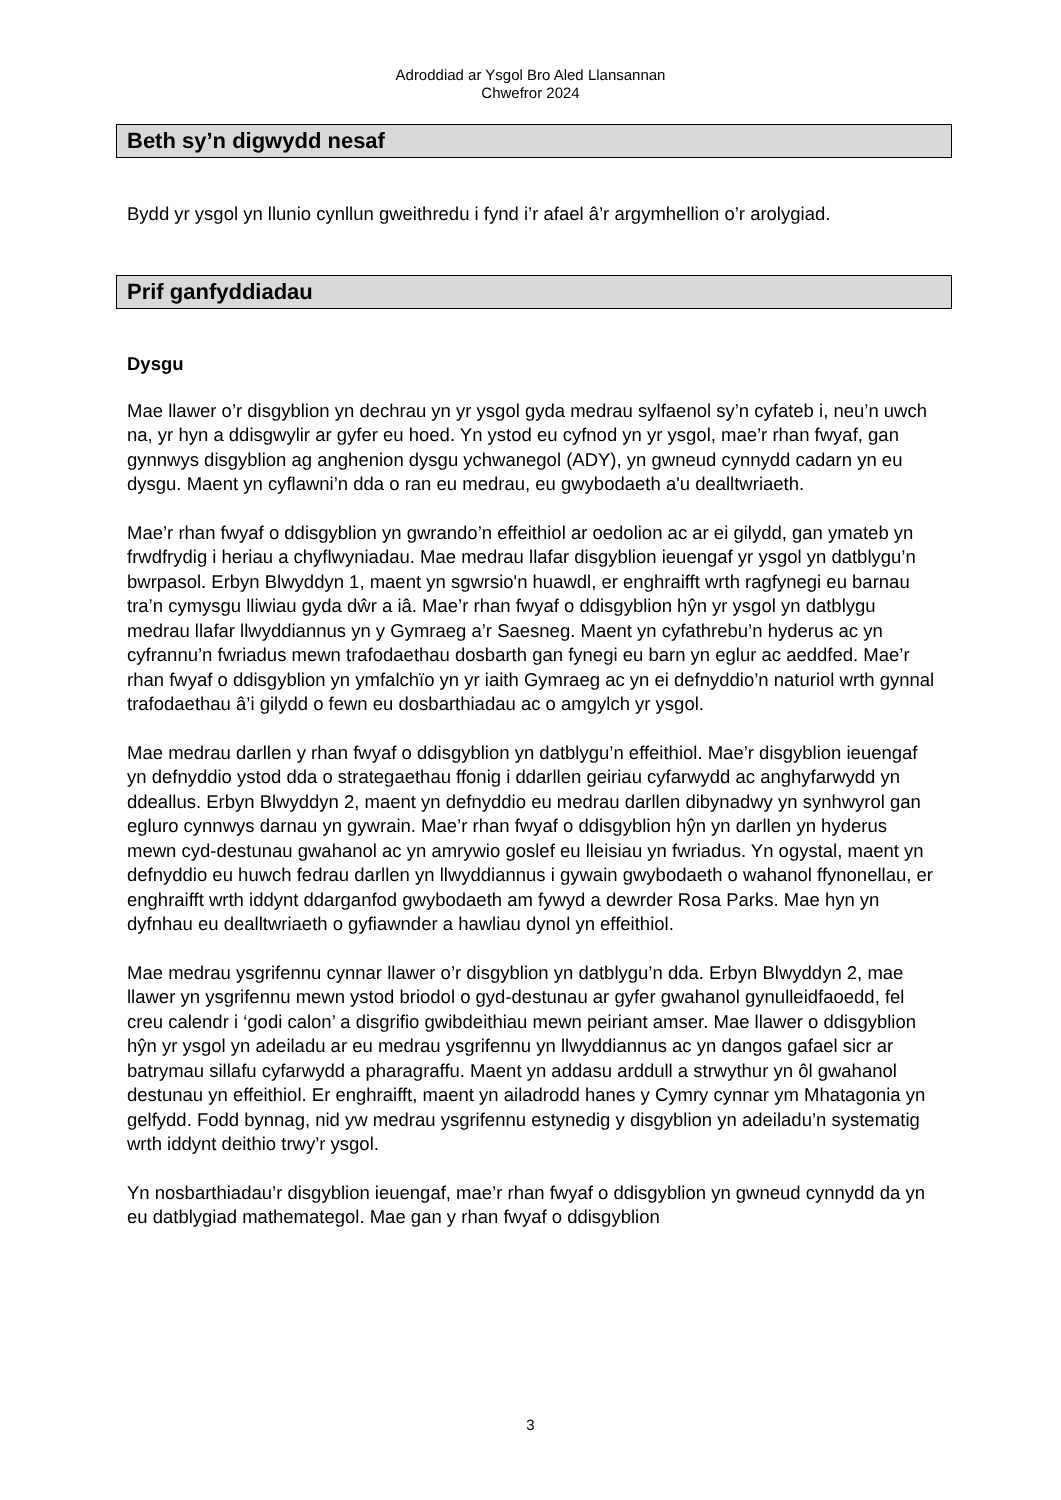Adroddiad ar Ysgol Bro Aled Llansannan
Chwefror 2024
Beth sy’n digwydd nesaf
Bydd yr ysgol yn llunio cynllun gweithredu i fynd i’r afael â’r argymhellion o’r arolygiad.
Prif ganfyddiadau
Dysgu
Mae llawer o’r disgyblion yn dechrau yn yr ysgol gyda medrau sylfaenol sy’n cyfateb i, neu’n uwch na, yr hyn a ddisgwylir ar gyfer eu hoed. Yn ystod eu cyfnod yn yr ysgol, mae’r rhan fwyaf, gan gynnwys disgyblion ag anghenion dysgu ychwanegol (ADY), yn gwneud cynnydd cadarn yn eu dysgu. Maent yn cyflawni’n dda o ran eu medrau, eu gwybodaeth a'u dealltwriaeth.
Mae’r rhan fwyaf o ddisgyblion yn gwrando’n effeithiol ar oedolion ac ar ei gilydd, gan ymateb yn frwdfrydig i heriau a chyflwyniadau. Mae medrau llafar disgyblion ieuengaf yr ysgol yn datblygu’n bwrpasol. Erbyn Blwyddyn 1, maent yn sgwrsio'n huawdl, er enghraifft wrth ragfynegi eu barnau tra’n cymysgu lliwiau gyda dŵr a iâ. Mae’r rhan fwyaf o ddisgyblion hŷn yr ysgol yn datblygu medrau llafar llwyddiannus yn y Gymraeg a’r Saesneg. Maent yn cyfathrebu’n hyderus ac yn cyfrannu’n fwriadus mewn trafodaethau dosbarth gan fynegi eu barn yn eglur ac aeddfed. Mae’r rhan fwyaf o ddisgyblion yn ymfalchïo yn yr iaith Gymraeg ac yn ei defnyddio’n naturiol wrth gynnal trafodaethau â’i gilydd o fewn eu dosbarthiadau ac o amgylch yr ysgol.
Mae medrau darllen y rhan fwyaf o ddisgyblion yn datblygu’n effeithiol. Mae’r disgyblion ieuengaf yn defnyddio ystod dda o strategaethau ffonig i ddarllen geiriau cyfarwydd ac anghyfarwydd yn ddeallus. Erbyn Blwyddyn 2, maent yn defnyddio eu medrau darllen dibynadwy yn synhwyrol gan egluro cynnwys darnau yn gywrain. Mae’r rhan fwyaf o ddisgyblion hŷn yn darllen yn hyderus mewn cyd-destunau gwahanol ac yn amrywio goslef eu lleisiau yn fwriadus. Yn ogystal, maent yn defnyddio eu huwch fedrau darllen yn llwyddiannus i gywain gwybodaeth o wahanol ffynonellau, er enghraifft wrth iddynt ddarganfod gwybodaeth am fywyd a dewrder Rosa Parks. Mae hyn yn dyfnhau eu dealltwriaeth o gyfiawnder a hawliau dynol yn effeithiol.
Mae medrau ysgrifennu cynnar llawer o’r disgyblion yn datblygu’n dda. Erbyn Blwyddyn 2, mae llawer yn ysgrifennu mewn ystod briodol o gyd-destunau ar gyfer gwahanol gynulleidfaoedd, fel creu calendr i ‘godi calon’ a disgrifio gwibdeithiau mewn peiriant amser. Mae llawer o ddisgyblion hŷn yr ysgol yn adeiladu ar eu medrau ysgrifennu yn llwyddiannus ac yn dangos gafael sicr ar batrymau sillafu cyfarwydd a pharagraffu. Maent yn addasu arddull a strwythur yn ôl gwahanol destunau yn effeithiol. Er enghraifft, maent yn ailadrodd hanes y Cymry cynnar ym Mhatagonia yn gelfydd. Fodd bynnag, nid yw medrau ysgrifennu estynedig y disgyblion yn adeiladu’n systematig wrth iddynt deithio trwy’r ysgol.
Yn nosbarthiadau’r disgyblion ieuengaf, mae’r rhan fwyaf o ddisgyblion yn gwneud cynnydd da yn eu datblygiad mathemategol. Mae gan y rhan fwyaf o ddisgyblion
3